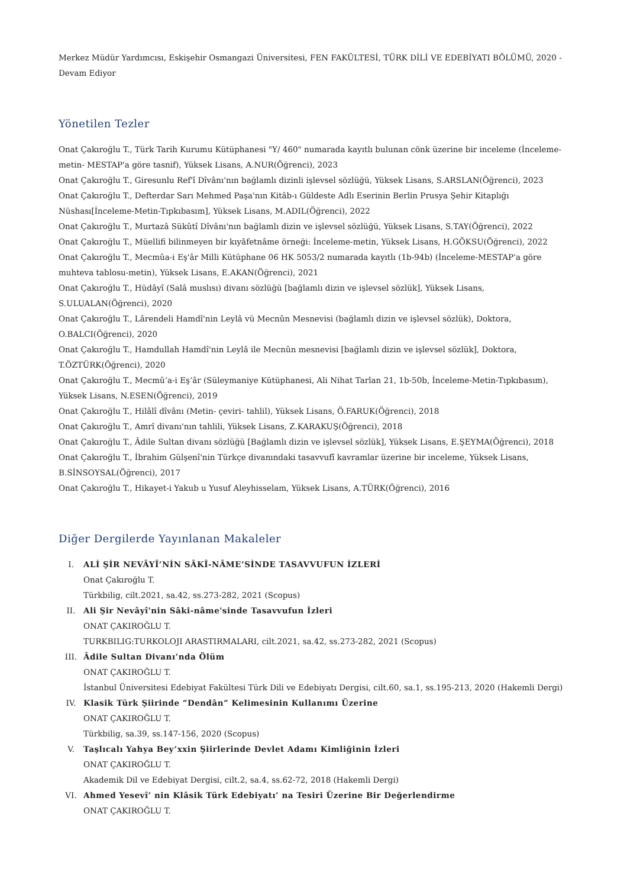Merkez Müdür Yardımcısı, Eskişehir Osmangazi Üniversitesi, FEN FAKÜLTESİ, TÜRK DİLİ VE EDEBİYATI BÖLÜMÜ, 2020 - Devam Ediyor
Yönetilen Tezler
Onat Çakıroğlu T., Türk Tarih Kurumu Kütüphanesi "Y/ 460" numarada kayıtlı bulunan cönk üzerine bir inceleme (İnceleme- metin- MESTAP'a göre tasnif), Yüksek Lisans, A.NUR(Öğrenci), 2023
Onat Çakıroğlu T., Giresunlu Ref'î Dîvânı'nın bağlamlı dizinli işlevsel sözlüğü, Yüksek Lisans, S.ARSLAN(Öğrenci), 2023
Onat Çakıroğlu T., Defterdar Sarı Mehmed Paşa'nın Kitâb-ı Güldeste Adlı Eserinin Berlin Prusya Şehir Kitaplığı Nüshası[İnceleme-Metin-Tıpkıbasım], Yüksek Lisans, M.ADIL(Öğrenci), 2022
Onat Çakıroğlu T., Murtazâ Sükûtî Dîvânı'nın bağlamlı dizin ve işlevsel sözlüğü, Yüksek Lisans, S.TAY(Öğrenci), 2022
Onat Çakıroğlu T., Müellifi bilinmeyen bir kıyâfetnâme örneği: İnceleme-metin, Yüksek Lisans, H.GÖKSU(Öğrenci), 2022
Onat Çakıroğlu T., Mecmûa-i Eş'âr Milli Kütüphane 06 HK 5053/2 numarada kayıtlı (1b-94b) (İnceleme-MESTAP'a göre muhteva tablosu-metin), Yüksek Lisans, E.AKAN(Öğrenci), 2021
Onat Çakıroğlu T., Hüdâyî (Salâ muslısı) divanı sözlüğü [bağlamlı dizin ve işlevsel sözlük], Yüksek Lisans, S.ULUALAN(Öğrenci), 2020
Onat Çakıroğlu T., Lârendeli Hamdî'nin Leylâ vü Mecnûn Mesnevisi (bağlamlı dizin ve işlevsel sözlük), Doktora, O.BALCI(Öğrenci), 2020
Onat Çakıroğlu T., Hamdullah Hamdî'nin Leylâ ile Mecnûn mesnevisi [bağlamlı dizin ve işlevsel sözlük], Doktora, T.ÖZTÜRK(Öğrenci), 2020
Onat Çakıroğlu T., Mecmû‘a-i Eş‘âr (Süleymaniye Kütüphanesi, Ali Nihat Tarlan 21, 1b-50b, İnceleme-Metin-Tıpkıbasım), Yüksek Lisans, N.ESEN(Öğrenci), 2019
Onat Çakıroğlu T., Hilâlî dîvânı (Metin- çeviri- tahlil), Yüksek Lisans, Ö.FARUK(Öğrenci), 2018
Onat Çakıroğlu T., Amrî divanı'nın tahlili, Yüksek Lisans, Z.KARAKUŞ(Öğrenci), 2018
Onat Çakıroğlu T., Âdile Sultan divanı sözlüğü [Bağlamlı dizin ve işlevsel sözlük], Yüksek Lisans, E.ŞEYMA(Öğrenci), 2018
Onat Çakıroğlu T., İbrahim Gülşenî'nin Türkçe divanındaki tasavvufî kavramlar üzerine bir inceleme, Yüksek Lisans, B.SİNSOYSAL(Öğrenci), 2017
Onat Çakıroğlu T., Hikayet-i Yakub u Yusuf Aleyhisselam, Yüksek Lisans, A.TÜRK(Öğrenci), 2016
Diğer Dergilerde Yayınlanan Makaleler
I. ALİ ŞİR NEVÂYÎ’NİN SÂKÎ-NÂME’SİNDE TASAVVUFUN İZLERİ
Onat Çakıroğlu T.
Türkbilig, cilt.2021, sa.42, ss.273-282, 2021 (Scopus)
II. Ali Şir Nevâyî'nin Sâki-nâme'sinde Tasavvufun İzleri
ONAT ÇAKIROĞLU T.
TURKBILIG:TURKOLOJI ARASTIRMALARI, cilt.2021, sa.42, ss.273-282, 2021 (Scopus)
III. Âdile Sultan Divanı’nda Ölüm
ONAT ÇAKIROĞLU T.
İstanbul Üniversitesi Edebiyat Fakültesi Türk Dili ve Edebiyatı Dergisi, cilt.60, sa.1, ss.195-213, 2020 (Hakemli Dergi)
IV. Klasik Türk Şiirinde “Dendân” Kelimesinin Kullanımı Üzerine
ONAT ÇAKIROĞLU T.
Türkbilig, sa.39, ss.147-156, 2020 (Scopus)
V. Taşlıcalı Yahya Bey’xxin Şiirlerinde Devlet Adamı Kimliğinin İzleri
ONAT ÇAKIROĞLU T.
Akademik Dil ve Edebiyat Dergisi, cilt.2, sa.4, ss.62-72, 2018 (Hakemli Dergi)
VI. Ahmed Yesevî’ nin Klâsik Türk Edebiyatı’ na Tesiri Üzerine Bir Değerlendirme
ONAT ÇAKIROĞLU T.